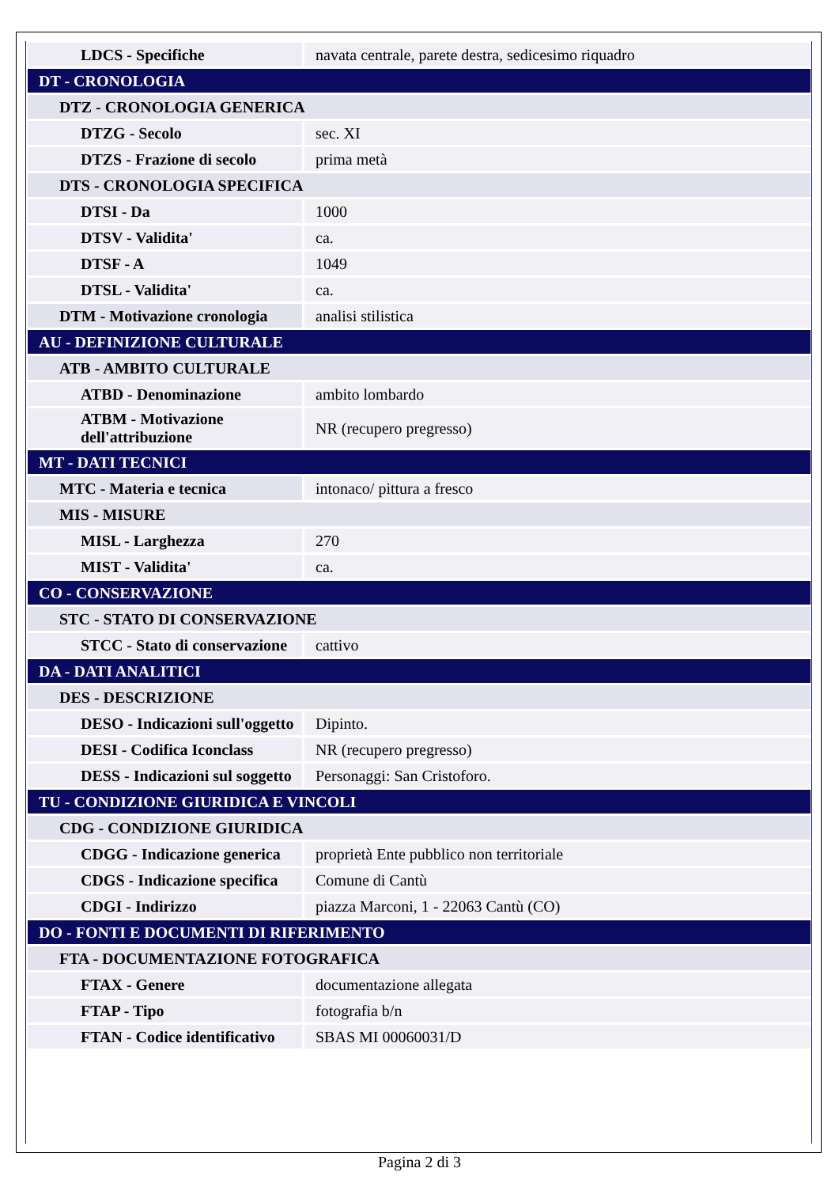| LDCS - Specifiche | navata centrale, parete destra, sedicesimo riquadro |
| DT - CRONOLOGIA | |
| DTZ - CRONOLOGIA GENERICA | |
| DTZG - Secolo | sec. XI |
| DTZS - Frazione di secolo | prima metà |
| DTS - CRONOLOGIA SPECIFICA | |
| DTSI - Da | 1000 |
| DTSV - Validita' | ca. |
| DTSF - A | 1049 |
| DTSL - Validita' | ca. |
| DTM - Motivazione cronologia | analisi stilistica |
| AU - DEFINIZIONE CULTURALE | |
| ATB - AMBITO CULTURALE | |
| ATBD - Denominazione | ambito lombardo |
| ATBM - Motivazione dell'attribuzione | NR (recupero pregresso) |
| MT - DATI TECNICI | |
| MTC - Materia e tecnica | intonaco/ pittura a fresco |
| MIS - MISURE | |
| MISL - Larghezza | 270 |
| MIST - Validita' | ca. |
| CO - CONSERVAZIONE | |
| STC - STATO DI CONSERVAZIONE | |
| STCC - Stato di conservazione | cattivo |
| DA - DATI ANALITICI | |
| DES - DESCRIZIONE | |
| DESO - Indicazioni sull'oggetto | Dipinto. |
| DESI - Codifica Iconclass | NR (recupero pregresso) |
| DESS - Indicazioni sul soggetto | Personaggi: San Cristoforo. |
| TU - CONDIZIONE GIURIDICA E VINCOLI | |
| CDG - CONDIZIONE GIURIDICA | |
| CDGG - Indicazione generica | proprietà Ente pubblico non territoriale |
| CDGS - Indicazione specifica | Comune di Cantù |
| CDGI - Indirizzo | piazza Marconi, 1 - 22063 Cantù (CO) |
| DO - FONTI E DOCUMENTI DI RIFERIMENTO | |
| FTA - DOCUMENTAZIONE FOTOGRAFICA | |
| FTAX - Genere | documentazione allegata |
| FTAP - Tipo | fotografia b/n |
| FTAN - Codice identificativo | SBAS MI 00060031/D |
Pagina 2 di 3